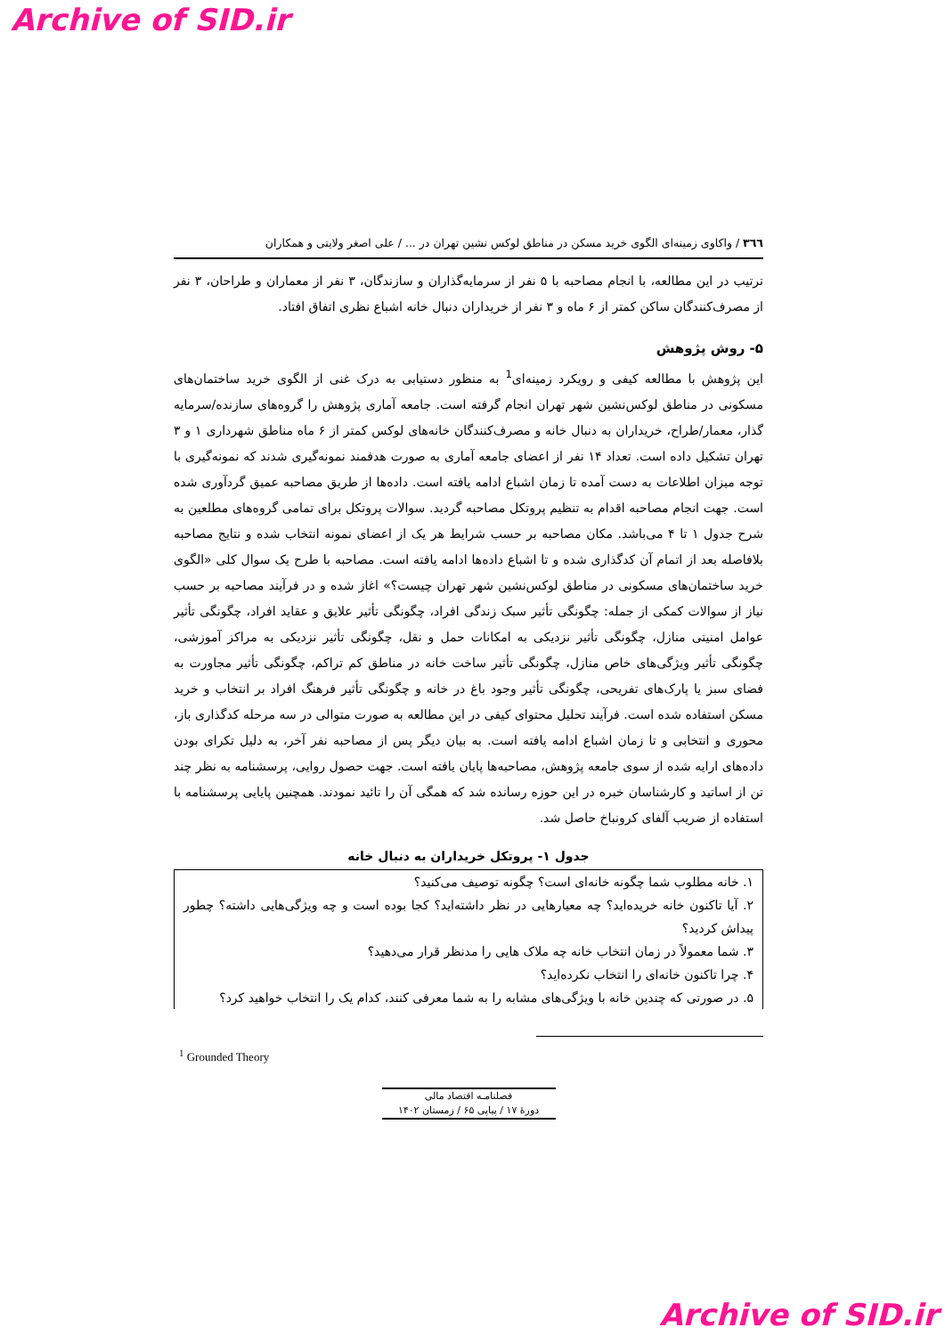Archive of SID.ir
٣٦٦ / واکاوی زمینه‌ای الگوی خرید مسکن در مناطق لوکس نشین تهران در ... / علی اصغر ولایتی و همکاران
ترتیب در این مطالعه، با انجام مصاحبه با ۵ نفر از سرمایه‌گذاران و سازندگان، ۳ نفر از معماران و طراحان، ۳ نفر از مصرف‌کنندگان ساکن کمتر از ۶ ماه و ۳ نفر از خریداران دنبال خانه اشباع نظری اتفاق افتاد.
۵- روش پژوهش
این پژوهش با مطالعه کیفی و رویکرد زمینه‌ای<sup>1</sup> به منظور دستیابی به درک غنی از الگوی خرید ساختمان‌های مسکونی در مناطق لوکس‌نشین شهر تهران انجام گرفته است. جامعه آماری پژوهش را گروه‌های سازنده/سرمایه گذار، معمار/طراح، خریداران به دنبال خانه و مصرف‌کنندگان خانه‌های لوکس کمتر از ۶ ماه مناطق شهرداری ۱ و ۳ تهران تشکیل داده است. تعداد ۱۴ نفر از اعضای جامعه آماری به صورت هدفمند نمونه‌گیری شدند که نمونه‌گیری با توجه میزان اطلاعات به دست آمده تا زمان اشباع ادامه یافته است. داده‌ها از طریق مصاحبه عمیق گردآوری شده است. جهت انجام مصاحبه اقدام به تنظیم پروتکل مصاحبه گردید. سوالات پروتکل برای تمامی گروه‌های مطلعین به شرح جدول ۱ تا ۴ می‌باشد. مکان مصاحبه بر حسب شرایط هر یک از اعضای نمونه انتخاب شده و نتایج مصاحبه بلافاصله بعد از اتمام آن کدگذاری شده و تا اشباع داده‌ها ادامه یافته است. مصاحبه با طرح یک سوال کلی «الگوی خرید ساختمان‌های مسکونی در مناطق لوکس‌نشین شهر تهران چیست؟» اغاز شده و در فرآیند مصاحبه بر حسب نیاز از سوالات کمکی از جمله: چگونگی تأثیر سبک زندگی افراد، چگونگی تأثیر علایق و عقاید افراد، چگونگی تأثیر عوامل امنیتی منازل، چگونگی تأثیر نزدیکی به امکانات حمل و نقل، چگونگی تأثیر نزدیکی به مراکز آموزشی، چگونگی تأثیر ویژگی‌های خاص منازل، چگونگی تأثیر ساخت خانه در مناطق کم تراکم، چگونگی تأثیر مجاورت به فضای سبز یا پارک‌های تفریحی، چگونگی تأثیر وجود باغ در خانه و چگونگی تأثیر فرهنگ افراد بر انتخاب و خرید مسکن استفاده شده است. فرآیند تحلیل محتوای کیفی در این مطالعه به صورت متوالی در سه مرحله کدگذاری باز، محوری و انتخابی و تا زمان اشباع ادامه یافته است. به بیان دیگر پس از مصاحبه نفر آخر، به دلیل تکرای بودن داده‌های ارایه شده از سوی جامعه پژوهش، مصاحبه‌ها پایان یافته است. جهت حصول روایی، پرسشنامه به نظر چند تن از اساتید و کارشناسان خبره در این حوزه رسانده شد که همگی آن را تائید نمودند. همچنین پایایی پرسشنامه با استفاده از ضریب آلفای کرونباخ حاصل شد.
جدول ۱- پروتکل خریداران به دنبال خانه
| ۱. خانه مطلوب شما چگونه خانه‌ای است؟ چگونه توصیف می‌کنید؟ |
| ۲. آیا تاکنون خانه خریده‌اید؟ چه معیارهایی در نظر داشته‌اید؟ کجا بوده است و چه ویژگی‌هایی داشته؟ چطور پیداش کردید؟ |
| ۳. شما معمولاً در زمان انتخاب خانه چه ملاک هایی را مدنظر قرار می‌دهید؟ |
| ۴. چرا تاکنون خانه‌ای را انتخاب نکرده‌اید؟ |
| ۵. در صورتی که چندین خانه با ویژگی‌های مشابه را به شما معرفی کنند، کدام یک را انتخاب خواهید کرد؟ |
<sup>1</sup> Grounded Theory
فصلنامـه اقتصاد مالی
دورهٔ ۱۷ / پیاپی ۶۵ / زمستان ۱۴۰۲
Archive of SID.ir